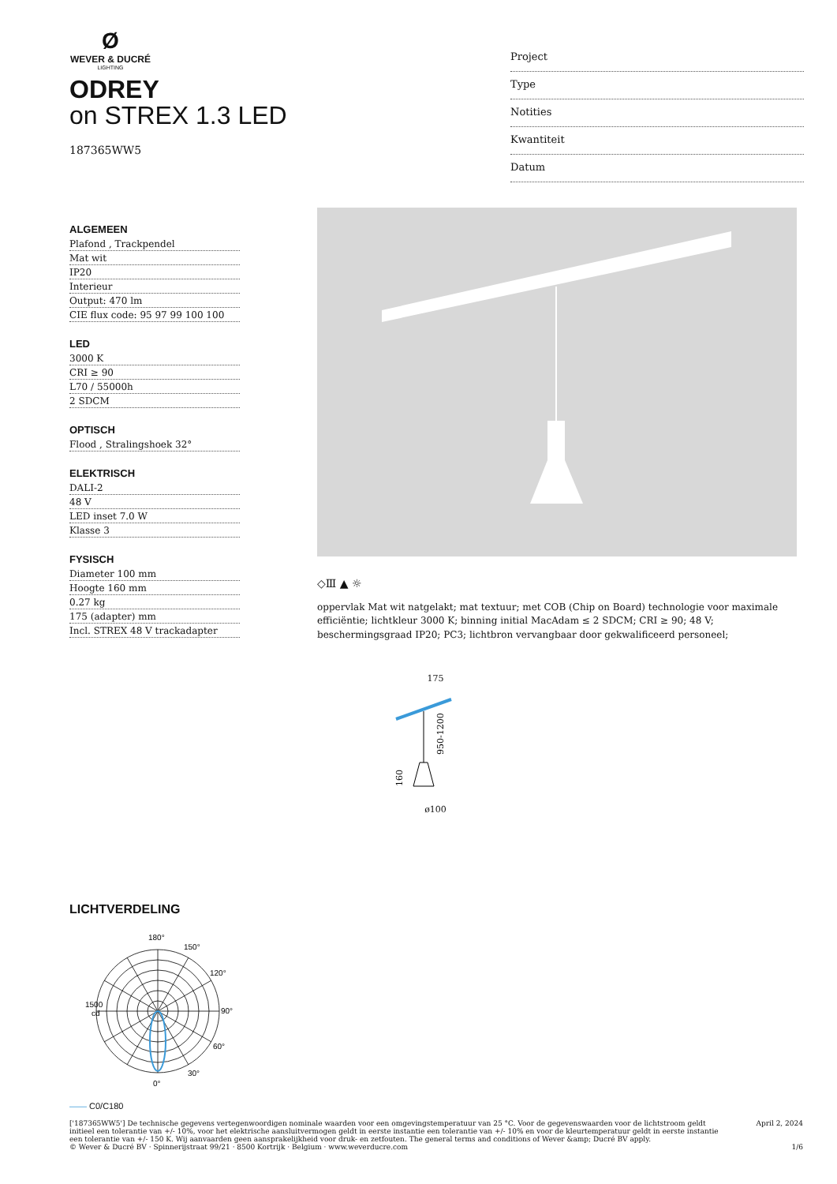Ø
WEVER & DUCRÉ
LIGHTING
ODREY
on STREX 1.3 LED
187365WW5
Project
Type
Notities
Kwantiteit
Datum
ALGEMEEN
Plafond , Trackpendel
Mat wit
IP20
Interieur
Output: 470 lm
CIE flux code: 95 97 99 100 100
LED
3000 K
CRI ≥ 90
L70 / 55000h
2 SDCM
OPTISCH
Flood , Stralingshoek 32°
ELEKTRISCH
DALI-2
48 V
LED inset 7.0 W
Klasse 3
FYSISCH
Diameter 100 mm
Hoogte 160 mm
0.27 kg
175 (adapter) mm
Incl. STREX 48 V trackadapter
◇Ⅲ ▲ ☼
oppervlak Mat wit natgelakt; mat textuur; met COB (Chip on Board) technologie voor maximale efficiëntie; lichtkleur 3000 K; binning initial MacAdam ≤ 2 SDCM; CRI ≥ 90; 48 V; beschermingsgraad IP20; PC3; lichtbron vervangbaar door gekwalificeerd personeel;
175
950-1200
160
ø100
LICHTVERDELING
180°
150°
120°
90°
60°
30°
0°
1500
cd
—— C0/C180
['187365WW5'] De technische gegevens vertegenwoordigen nominale waarden voor een omgevingstemperatuur van 25 °C. Voor de gegevenswaarden voor de lichtstroom geldt initieel een tolerantie van +/- 10%, voor het elektrische aansluitvermogen geldt in eerste instantie een tolerantie van +/- 10% en voor de kleurtemperatuur geldt in eerste instantie een tolerantie van +/- 150 K. Wij aanvaarden geen aansprakelijkheid voor druk- en zetfouten. The general terms and conditions of Wever &amp; Ducré BV apply.
© Wever & Ducré BV · Spinnerijstraat 99/21 · 8500 Kortrijk · Belgium · www.weverducre.com
April 2, 2024
1/6